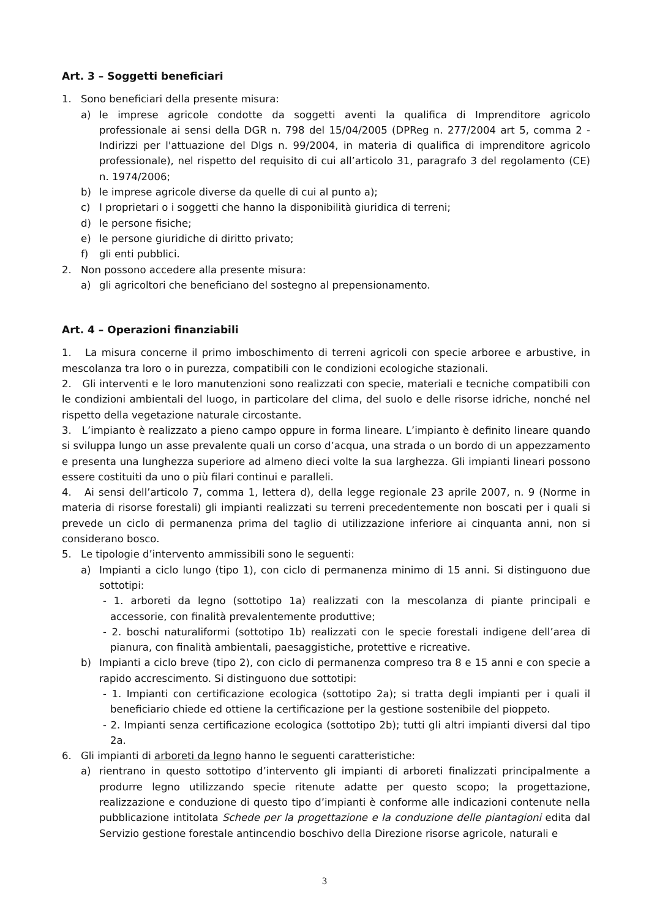Art. 3 – Soggetti beneficiari
1. Sono beneficiari della presente misura:
a) le imprese agricole condotte da soggetti aventi la qualifica di Imprenditore agricolo professionale ai sensi della DGR n. 798 del 15/04/2005 (DPReg n. 277/2004 art 5, comma 2 - Indirizzi per l'attuazione del Dlgs n. 99/2004, in materia di qualifica di imprenditore agricolo professionale), nel rispetto del requisito di cui all’articolo 31, paragrafo 3 del regolamento (CE) n. 1974/2006;
b) le imprese agricole diverse da quelle di cui al punto a);
c) I proprietari o i soggetti che hanno la disponibilità giuridica di terreni;
d) le persone fisiche;
e) le persone giuridiche di diritto privato;
f) gli enti pubblici.
2. Non possono accedere alla presente misura:
a) gli agricoltori che beneficiano del sostegno al prepensionamento.
Art. 4 – Operazioni finanziabili
1. La misura concerne il primo imboschimento di terreni agricoli con specie arboree e arbustive, in mescolanza tra loro o in purezza, compatibili con le condizioni ecologiche stazionali.
2. Gli interventi e le loro manutenzioni sono realizzati con specie, materiali e tecniche compatibili con le condizioni ambientali del luogo, in particolare del clima, del suolo e delle risorse idriche, nonché nel rispetto della vegetazione naturale circostante.
3. L’impianto è realizzato a pieno campo oppure in forma lineare. L’impianto è definito lineare quando si sviluppa lungo un asse prevalente quali un corso d’acqua, una strada o un bordo di un appezzamento e presenta una lunghezza superiore ad almeno dieci volte la sua larghezza. Gli impianti lineari possono essere costituiti da uno o più filari continui e paralleli.
4. Ai sensi dell’articolo 7, comma 1, lettera d), della legge regionale 23 aprile 2007, n. 9 (Norme in materia di risorse forestali) gli impianti realizzati su terreni precedentemente non boscati per i quali si prevede un ciclo di permanenza prima del taglio di utilizzazione inferiore ai cinquanta anni, non si considerano bosco.
5. Le tipologie d’intervento ammissibili sono le seguenti:
a) Impianti a ciclo lungo (tipo 1), con ciclo di permanenza minimo di 15 anni. Si distinguono due sottotipi:
- 1. arboreti da legno (sottotipo 1a) realizzati con la mescolanza di piante principali e accessorie, con finalità prevalentemente produttive;
- 2. boschi naturaliformi (sottotipo 1b) realizzati con le specie forestali indigene dell’area di pianura, con finalità ambientali, paesaggistiche, protettive e ricreative.
b) Impianti a ciclo breve (tipo 2), con ciclo di permanenza compreso tra 8 e 15 anni e con specie a rapido accrescimento. Si distinguono due sottotipi:
- 1. Impianti con certificazione ecologica (sottotipo 2a); si tratta degli impianti per i quali il beneficiario chiede ed ottiene la certificazione per la gestione sostenibile del pioppeto.
- 2. Impianti senza certificazione ecologica (sottotipo 2b); tutti gli altri impianti diversi dal tipo 2a.
6. Gli impianti di arboreti da legno hanno le seguenti caratteristiche:
a) rientrano in questo sottotipo d’intervento gli impianti di arboreti finalizzati principalmente a produrre legno utilizzando specie ritenute adatte per questo scopo; la progettazione, realizzazione e conduzione di questo tipo d’impianti è conforme alle indicazioni contenute nella pubblicazione intitolata Schede per la progettazione e la conduzione delle piantagioni edita dal Servizio gestione forestale antincendio boschivo della Direzione risorse agricole, naturali e
3